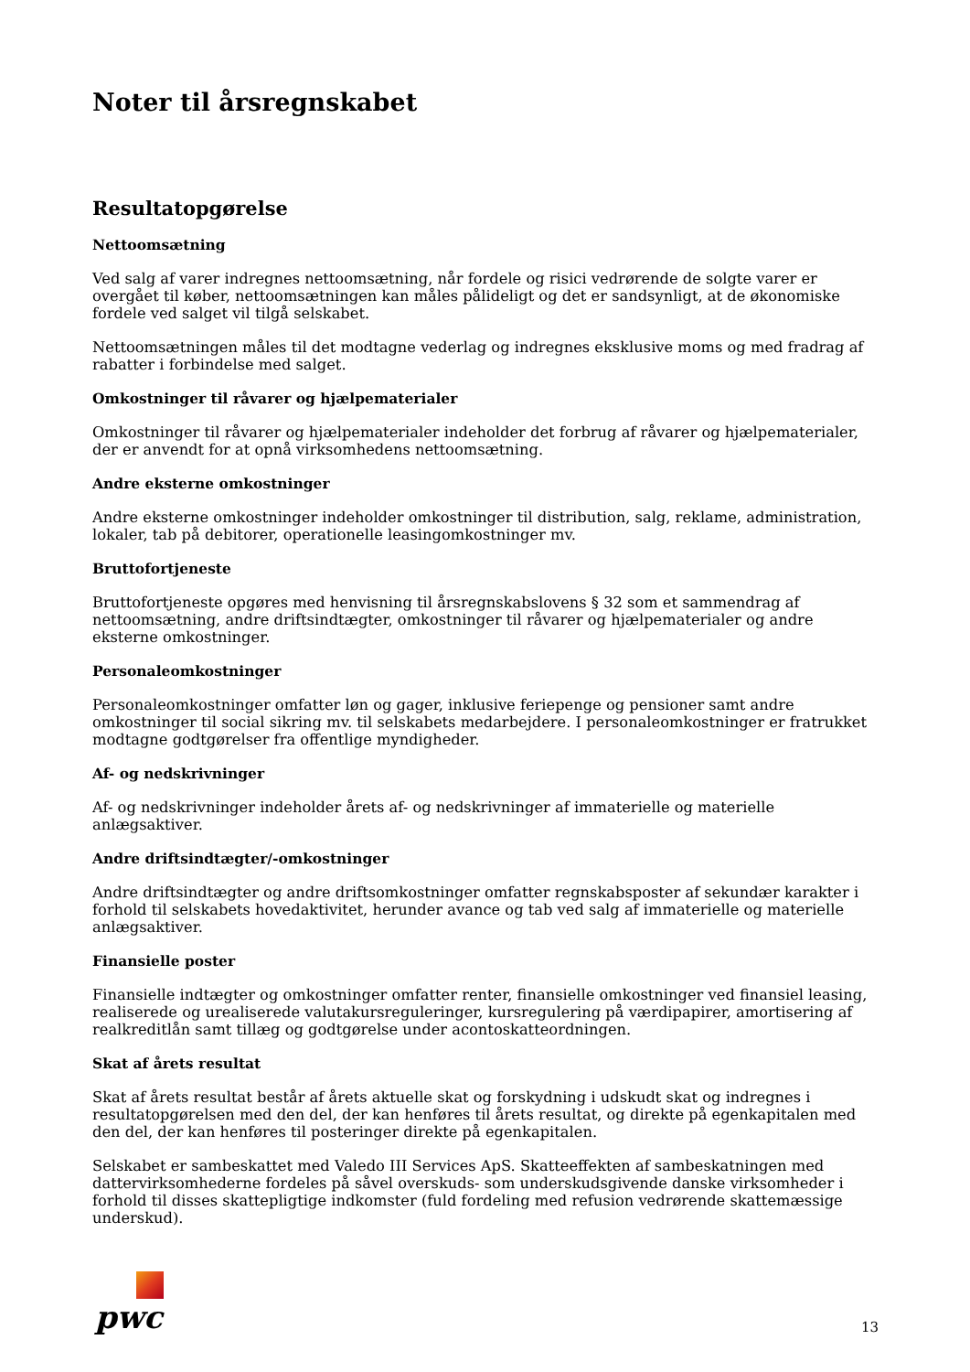Noter til årsregnskabet
Resultatopgørelse
Nettoomsætning
Ved salg af varer indregnes nettoomsætning, når fordele og risici vedrørende de solgte varer er overgået til køber, nettoomsætningen kan måles pålideligt og det er sandsynligt, at de økonomiske fordele ved salget vil tilgå selskabet.
Nettoomsætningen måles til det modtagne vederlag og indregnes eksklusive moms og med fradrag af rabatter i forbindelse med salget.
Omkostninger til råvarer og hjælpematerialer
Omkostninger til råvarer og hjælpematerialer indeholder det forbrug af råvarer og hjælpematerialer, der er anvendt for at opnå virksomhedens nettoomsætning.
Andre eksterne omkostninger
Andre eksterne omkostninger indeholder omkostninger til distribution, salg, reklame, administration, lokaler, tab på debitorer, operationelle leasingomkostninger mv.
Bruttofortjeneste
Bruttofortjeneste opgøres med henvisning til årsregnskabslovens § 32 som et sammendrag af nettoomsætning, andre driftsindtægter, omkostninger til råvarer og hjælpematerialer og andre eksterne omkostninger.
Personaleomkostninger
Personaleomkostninger omfatter løn og gager, inklusive feriepenge og pensioner samt andre omkostninger til social sikring mv. til selskabets medarbejdere. I personaleomkostninger er fratrukket modtagne godtgørelser fra offentlige myndigheder.
Af- og nedskrivninger
Af- og nedskrivninger indeholder årets af- og nedskrivninger af immaterielle og materielle anlægsaktiver.
Andre driftsindtægter/-omkostninger
Andre driftsindtægter og andre driftsomkostninger omfatter regnskabsposter af sekundær karakter i forhold til selskabets hovedaktivitet, herunder avance og tab ved salg af immaterielle og materielle anlægsaktiver.
Finansielle poster
Finansielle indtægter og omkostninger omfatter renter, finansielle omkostninger ved finansiel leasing, realiserede og urealiserede valutakursreguleringer, kursregulering på værdipapirer, amortisering af realkreditlån samt tillæg og godtgørelse under acontoskatteordningen.
Skat af årets resultat
Skat af årets resultat består af årets aktuelle skat og forskydning i udskudt skat og indregnes i resultatopgørelsen med den del, der kan henføres til årets resultat, og direkte på egenkapitalen med den del, der kan henføres til posteringer direkte på egenkapitalen.
Selskabet er sambeskattet med Valedo III Services ApS. Skatteeffekten af sambeskatningen med dattervirksomhederne fordeles på såvel overskuds- som underskudsgivende danske virksomheder i forhold til disses skattepligtige indkomster (fuld fordeling med refusion vedrørende skattemæssige underskud).
pwc
13